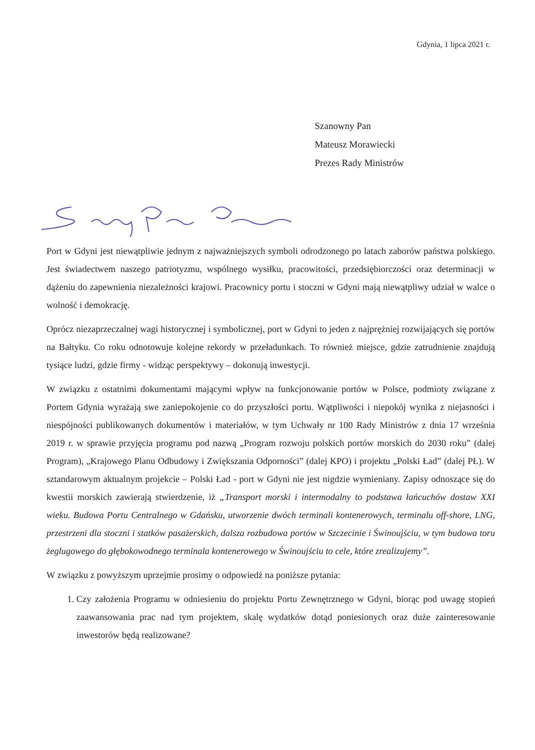Gdynia, 1 lipca 2021 r.
Szanowny Pan
Mateusz Morawiecki
Prezes Rady Ministrów
Port w Gdyni jest niewątpliwie jednym z najważniejszych symboli odrodzonego po latach zaborów państwa polskiego. Jest świadectwem naszego patriotyzmu, wspólnego wysiłku, pracowitości, przedsiębiorczości oraz determinacji w dążeniu do zapewnienia niezależności krajowi. Pracownicy portu i stoczni w Gdyni mają niewątpliwy udział w walce o wolność i demokrację.
Oprócz niezaprzeczalnej wagi historycznej i symbolicznej, port w Gdyni to jeden z najprężniej rozwijających się portów na Bałtyku. Co roku odnotowuje kolejne rekordy w przeładunkach. To również miejsce, gdzie zatrudnienie znajdują tysiące ludzi, gdzie firmy - widząc perspektywy – dokonują inwestycji.
W związku z ostatnimi dokumentami mającymi wpływ na funkcjonowanie portów w Polsce, podmioty związane z Portem Gdynia wyrażają swe zaniepokojenie co do przyszłości portu. Wątpliwości i niepokój wynika z niejasności i niespójności publikowanych dokumentów i materiałów, w tym Uchwały nr 100 Rady Ministrów z dnia 17 września 2019 r. w sprawie przyjęcia programu pod nazwą „Program rozwoju polskich portów morskich do 2030 roku” (dalej Program), „Krajowego Planu Odbudowy i Zwiększania Odporności” (dalej KPO) i projektu „Polski Ład” (dalej PŁ). W sztandarowym aktualnym projekcie – Polski Ład - port w Gdyni nie jest nigdzie wymieniany. Zapisy odnoszące się do kwestii morskich zawierają stwierdzenie, iż „Transport morski i intermodalny to podstawa łańcuchów dostaw XXI wieku. Budowa Portu Centralnego w Gdańsku, utworzenie dwóch terminali kontenerowych, terminalu off-shore, LNG, przestrzeni dla stoczni i statków pasażerskich, dalsza rozbudowa portów w Szczecinie i Świnoujściu, w tym budowa toru żeglugowego do głębokowodnego terminala kontenerowego w Świnoujściu to cele, które zrealizujemy”.
W związku z powyższym uprzejmie prosimy o odpowiedź na poniższe pytania:
1. Czy założenia Programu w odniesieniu do projektu Portu Zewnętrznego w Gdyni, biorąc pod uwagę stopień zaawansowania prac nad tym projektem, skalę wydatków dotąd poniesionych oraz duże zainteresowanie inwestorów będą realizowane?